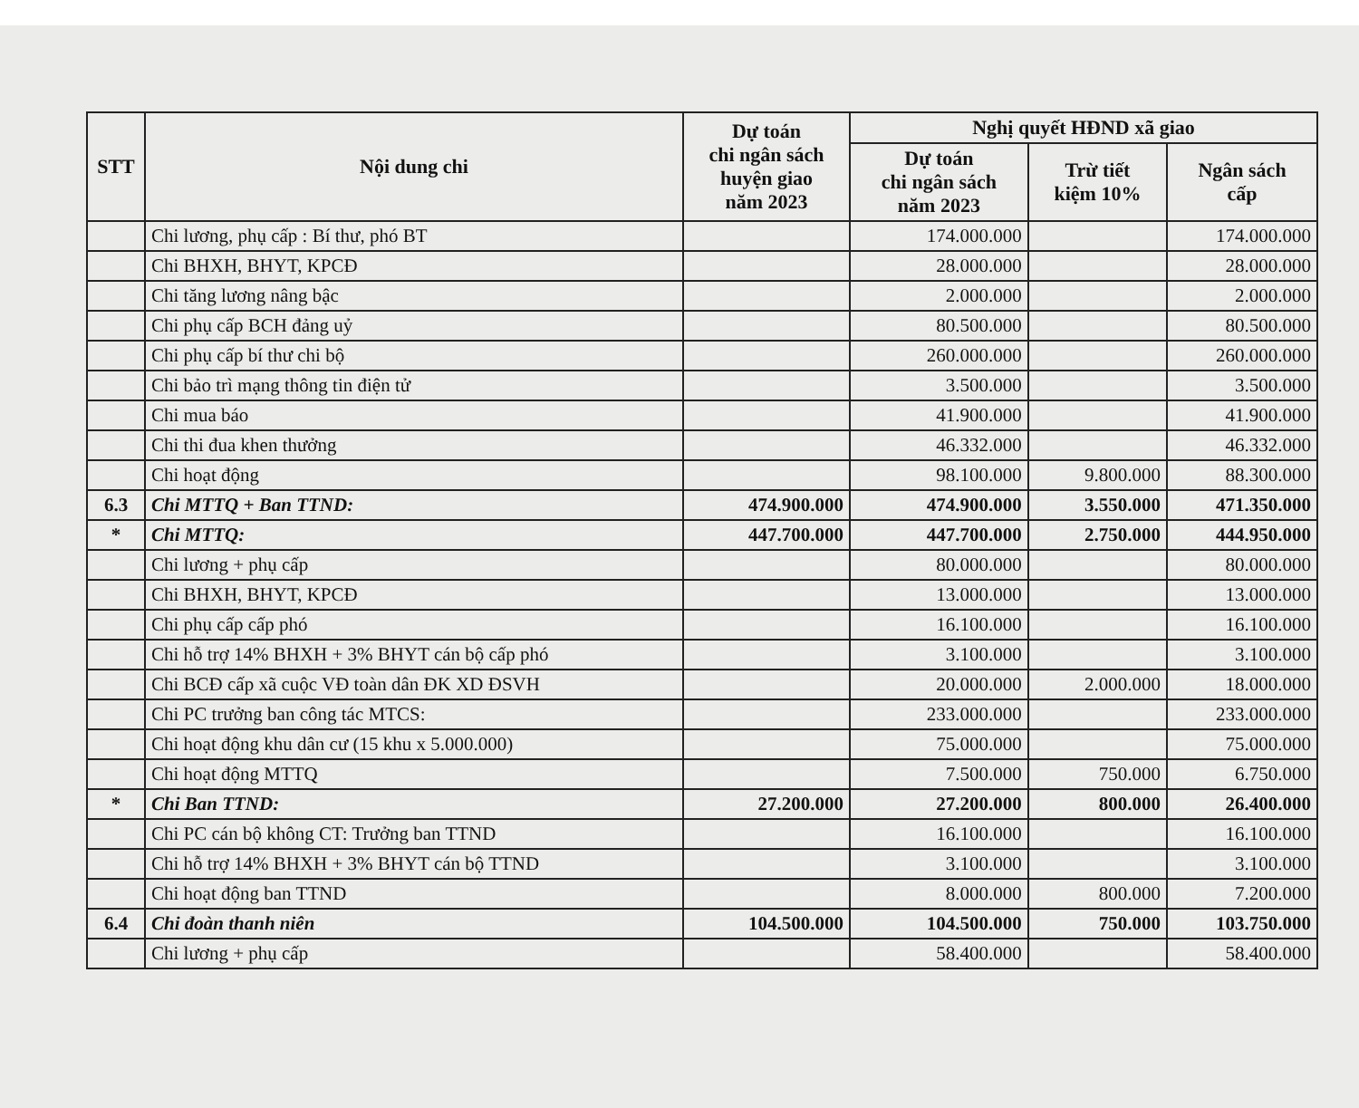| STT | Nội dung chi | Dự toán chi ngân sách huyện giao năm 2023 | Nghị quyết HĐND xã giao | | |
| --- | --- | --- | --- | --- | --- |
| | | | Dự toán chi ngân sách năm 2023 | Trừ tiết kiệm 10% | Ngân sách cấp |
| | Chi lương, phụ cấp : Bí thư, phó BT | | 174.000.000 | | 174.000.000 |
| | Chi BHXH, BHYT, KPCĐ | | 28.000.000 | | 28.000.000 |
| | Chi tăng lương nâng bậc | | 2.000.000 | | 2.000.000 |
| | Chi phụ cấp BCH đảng uỷ | | 80.500.000 | | 80.500.000 |
| | Chi phụ cấp bí thư chi bộ | | 260.000.000 | | 260.000.000 |
| | Chi bảo trì mạng thông tin điện tử | | 3.500.000 | | 3.500.000 |
| | Chi mua báo | | 41.900.000 | | 41.900.000 |
| | Chi thi đua khen thưởng | | 46.332.000 | | 46.332.000 |
| | Chi hoạt động | | 98.100.000 | 9.800.000 | 88.300.000 |
| 6.3 | Chi MTTQ + Ban TTND: | 474.900.000 | 474.900.000 | 3.550.000 | 471.350.000 |
| * | Chi MTTQ: | 447.700.000 | 447.700.000 | 2.750.000 | 444.950.000 |
| | Chi lương + phụ cấp | | 80.000.000 | | 80.000.000 |
| | Chi BHXH, BHYT, KPCĐ | | 13.000.000 | | 13.000.000 |
| | Chi phụ cấp cấp phó | | 16.100.000 | | 16.100.000 |
| | Chi hỗ trợ 14% BHXH + 3% BHYT cán bộ cấp phó | | 3.100.000 | | 3.100.000 |
| | Chi BCĐ cấp xã cuộc VĐ toàn dân ĐK XD ĐSVH | | 20.000.000 | 2.000.000 | 18.000.000 |
| | Chi PC trưởng ban công tác MTCS: | | 233.000.000 | | 233.000.000 |
| | Chi hoạt động khu dân cư (15 khu x 5.000.000) | | 75.000.000 | | 75.000.000 |
| | Chi hoạt động MTTQ | | 7.500.000 | 750.000 | 6.750.000 |
| * | Chi Ban TTND: | 27.200.000 | 27.200.000 | 800.000 | 26.400.000 |
| | Chi PC cán bộ không CT: Trưởng ban TTND | | 16.100.000 | | 16.100.000 |
| | Chi hỗ trợ 14% BHXH + 3% BHYT cán bộ TTND | | 3.100.000 | | 3.100.000 |
| | Chi hoạt động ban TTND | | 8.000.000 | 800.000 | 7.200.000 |
| 6.4 | Chi đoàn thanh niên | 104.500.000 | 104.500.000 | 750.000 | 103.750.000 |
| | Chi lương + phụ cấp | | 58.400.000 | | 58.400.000 |